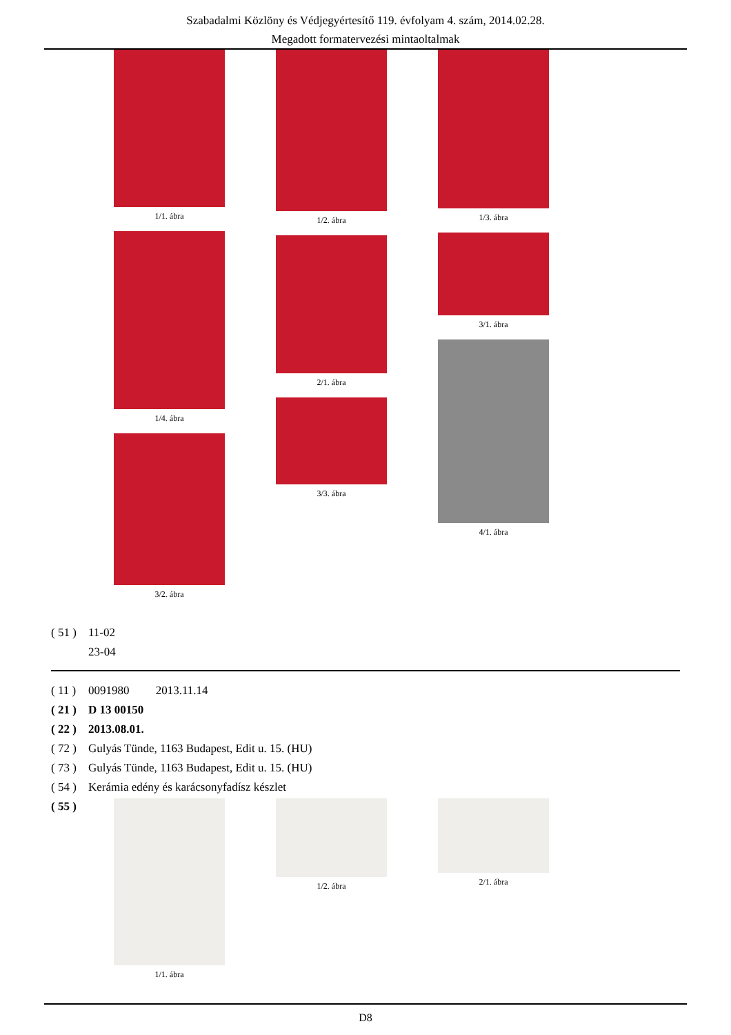Szabadalmi Közlöny és Védjegyértesítő 119. évfolyam 4. szám, 2014.02.28.
Megadott formatervezési mintaoltalmak
1/1. ábra
1/4. ábra
3/2. ábra
1/2. ábra
2/1. ábra
3/3. ábra
1/3. ábra
3/1. ábra
4/1. ábra
( 51 ) 11-02
23-04
( 11 ) 0091980 2013.11.14
( 21 ) D 13 00150
( 22 ) 2013.08.01.
( 72 ) Gulyás Tünde, 1163 Budapest, Edit u. 15. (HU)
( 73 ) Gulyás Tünde, 1163 Budapest, Edit u. 15. (HU)
( 54 ) Kerámia edény és karácsonyfadísz készlet
( 55 )
1/1. ábra 1/2. ábra 2/1. ábra
D8